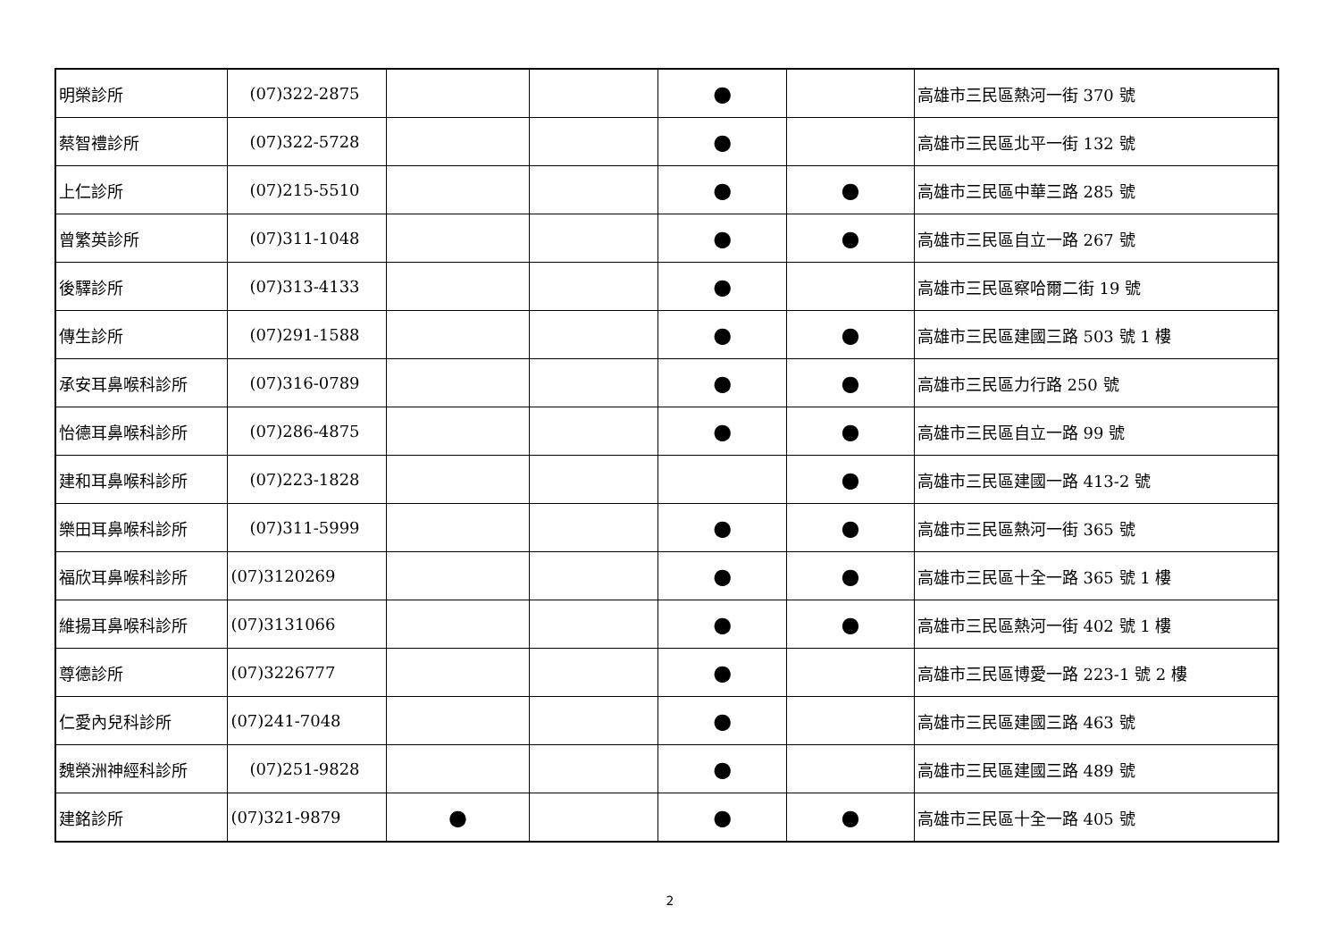| 明榮診所 | (07)322-2875 | | | ● | | 高雄市三民區熱河一街 370 號 |
| 蔡智禮診所 | (07)322-5728 | | | ● | | 高雄市三民區北平一街 132 號 |
| 上仁診所 | (07)215-5510 | | | ● | ● | 高雄市三民區中華三路 285 號 |
| 曾繁英診所 | (07)311-1048 | | | ● | ● | 高雄市三民區自立一路 267 號 |
| 後驛診所 | (07)313-4133 | | | ● | | 高雄市三民區察哈爾二街 19 號 |
| 傳生診所 | (07)291-1588 | | | ● | ● | 高雄市三民區建國三路 503 號 1 樓 |
| 承安耳鼻喉科診所 | (07)316-0789 | | | ● | ● | 高雄市三民區力行路 250 號 |
| 怡德耳鼻喉科診所 | (07)286-4875 | | | ● | ● | 高雄市三民區自立一路 99 號 |
| 建和耳鼻喉科診所 | (07)223-1828 | | | | ● | 高雄市三民區建國一路 413-2 號 |
| 樂田耳鼻喉科診所 | (07)311-5999 | | | ● | ● | 高雄市三民區熱河一街 365 號 |
| 福欣耳鼻喉科診所 | (07)3120269 | | | ● | ● | 高雄市三民區十全一路 365 號 1 樓 |
| 維揚耳鼻喉科診所 | (07)3131066 | | | ● | ● | 高雄市三民區熱河一街 402 號 1 樓 |
| 尊德診所 | (07)3226777 | | | ● | | 高雄市三民區博愛一路 223-1 號 2 樓 |
| 仁愛內兒科診所 | (07)241-7048 | | | ● | | 高雄市三民區建國三路 463 號 |
| 魏榮洲神經科診所 | (07)251-9828 | | | ● | | 高雄市三民區建國三路 489 號 |
| 建銘診所 | (07)321-9879 | ● | | ● | ● | 高雄市三民區十全一路 405 號 |
2